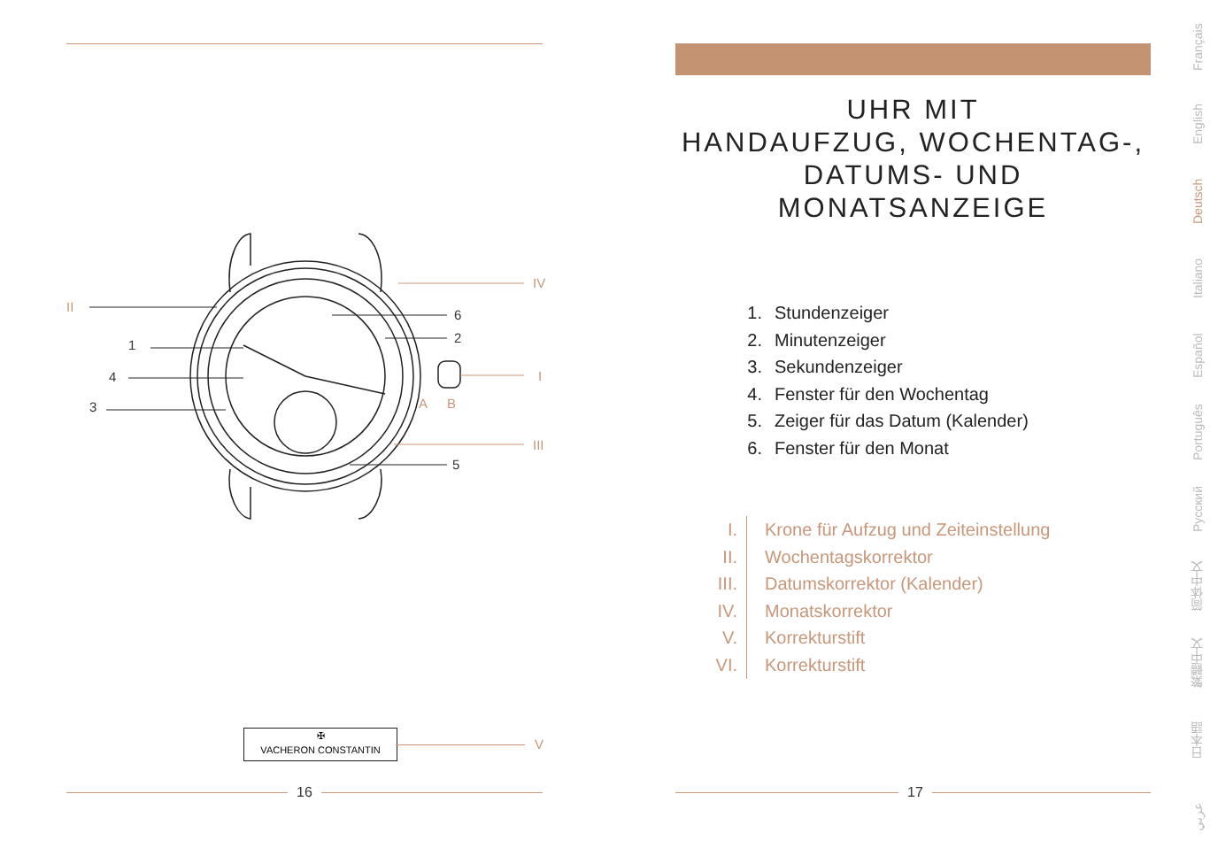II
1
4
3
6
2
5
IV
I
III
A B
✠
VACHERON CONSTANTIN
V
16
UHR MIT
HANDAUFZUG, WOCHENTAG-,
DATUMS- UND MONATSANZEIGE
1. Stundenzeiger
2. Minutenzeiger
3. Sekundenzeiger
4. Fenster für den Wochentag
5. Zeiger für das Datum (Kalender)
6. Fenster für den Monat
I. Krone für Aufzug und Zeiteinstellung
II. Wochentagskorrektor
III. Datumskorrektor (Kalender)
IV. Monatskorrektor
V. Korrekturstift
VI. Korrekturstift
17
Français
English
Deutsch
Italiano
Español
Português
Русский
简体中文
繁體中文
日本語
عربي